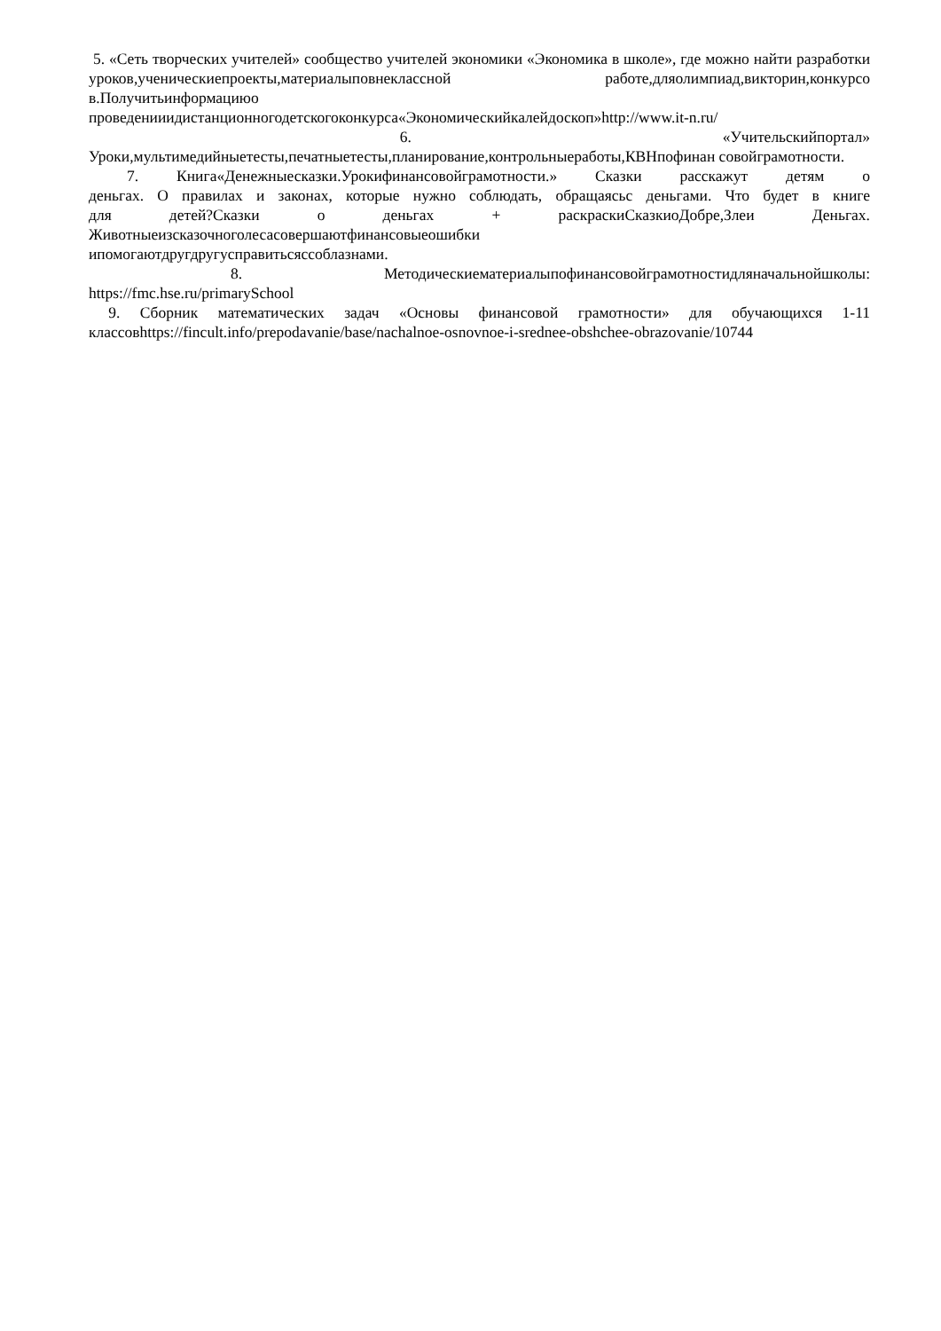5. «Сеть творческих учителей» сообщество учителей экономики «Экономика в школе», где можно найти разработки
уроков,ученическиепроекты,материалыповнеклассной работе,дляолимпиад,викторин,конкурсо в.Получитьинформациюо
проведенииидистанционногодетскогоконкурса«Экономическийкалейдоскоп»http://www.it-n.ru/
6. «Учительскийпортал»
Уроки,мультимедийныетесты,печатныетесты,планирование,контрольныеработы,КВНпофинан совойграмотности.
7. Книга«Денежныесказки.Урокифинансовойграмотности.» Сказки расскажут детям о
деньгах. О правилах и законах, которые нужно соблюдать, обращаясьс деньгами. Что будет в книге
для детей?Сказки о деньгах + раскраскиСказкиоДобре,Злеи Деньгах.
Животныеизсказочноголесасовершаютфинансовыеошибки
ипомогаютдругдругусправитьсяссоблазнами.
8. Методическиематериалыпофинансовойграмотностидляначальнойшколы:
https://fmc.hse.ru/primarySchool
9. Сборник математических задач «Основы финансовой грамотности» для обучающихся 1-11
классовhttps://fincult.info/prepodavanie/base/nachalnoe-osnovnoe-i-srednee-obshchee-obrazovanie/10744